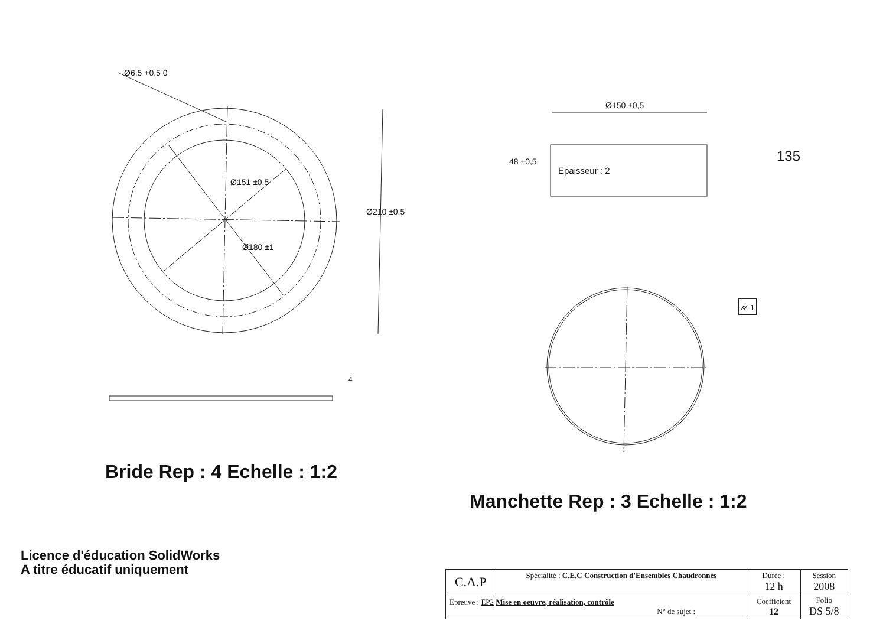Ø6,5 +0,5 0
Ø151 ±0,5
Ø180 ±1
Ø210 ±0,5
4
Bride Rep : 4 Echelle : 1:2
Ø150 ±0,5
48 ±0,5
Epaisseur : 2
135
⌭ 1
Manchette Rep : 3 Echelle : 1:2
Licence d'éducation SolidWorks
A titre éducatif uniquement
| C.A.P | Spécialité : C.E.C Construction d'Ensembles Chaudronnés | Durée : 12 h | Session 2008 |
| Epreuve : EP2 Mise en oeuvre, réalisation, contrôle N° de sujet : ____________ | | Coefficient 12 | Folio DS 5/8 |